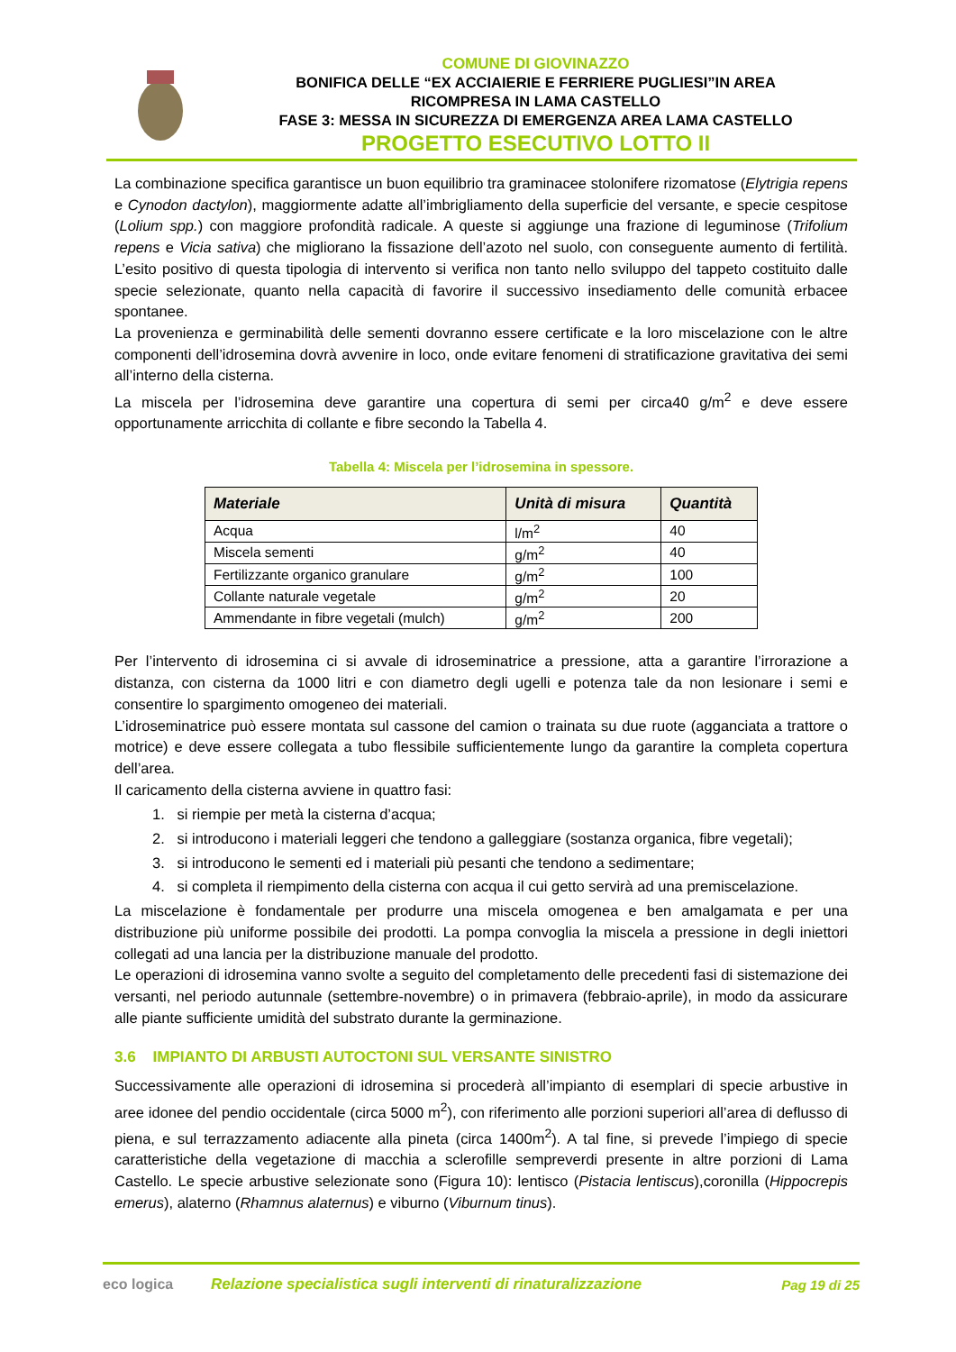COMUNE DI GIOVINAZZO
BONIFICA DELLE “EX ACCIAIERIE E FERRIERE PUGLIESI”IN AREA
RICOMPRESA IN LAMA CASTELLO
FASE 3: MESSA IN SICUREZZA DI EMERGENZA AREA LAMA CASTELLO
PROGETTO ESECUTIVO LOTTO II
La combinazione specifica garantisce un buon equilibrio tra graminacee stolonifere rizomatose (Elytrigia repens e Cynodon dactylon), maggiormente adatte all’imbrigliamento della superficie del versante, e specie cespitose (Lolium spp.) con maggiore profondità radicale. A queste si aggiunge una frazione di leguminose (Trifolium repens e Vicia sativa) che migliorano la fissazione dell’azoto nel suolo, con conseguente aumento di fertilità. L’esito positivo di questa tipologia di intervento si verifica non tanto nello sviluppo del tappeto costituito dalle specie selezionate, quanto nella capacità di favorire il successivo insediamento delle comunità erbacee spontanee.
La provenienza e germinabilità delle sementi dovranno essere certificate e la loro miscelazione con le altre componenti dell’idrosemina dovrà avvenire in loco, onde evitare fenomeni di stratificazione gravitativa dei semi all’interno della cisterna.
La miscela per l’idrosemina deve garantire una copertura di semi per circa40 g/m<sup>2</sup> e deve essere opportunamente arricchita di collante e fibre secondo la Tabella 4.
Tabella 4: Miscela per l’idrosemina in spessore.
| Materiale | Unità di misura | Quantità |
| --- | --- | --- |
| Acqua | l/m<sup>2</sup> | 40 |
| Miscela sementi | g/m<sup>2</sup> | 40 |
| Fertilizzante organico granulare | g/m<sup>2</sup> | 100 |
| Collante naturale vegetale | g/m<sup>2</sup> | 20 |
| Ammendante in fibre vegetali (mulch) | g/m<sup>2</sup> | 200 |
Per l’intervento di idrosemina ci si avvale di idroseminatrice a pressione, atta a garantire l’irrorazione a distanza, con cisterna da 1000 litri e con diametro degli ugelli e potenza tale da non lesionare i semi e consentire lo spargimento omogeneo dei materiali.
L’idroseminatrice può essere montata sul cassone del camion o trainata su due ruote (agganciata a trattore o motrice) e deve essere collegata a tubo flessibile sufficientemente lungo da garantire la completa copertura dell’area.
Il caricamento della cisterna avviene in quattro fasi:
1. si riempie per metà la cisterna d’acqua;
2. si introducono i materiali leggeri che tendono a galleggiare (sostanza organica, fibre vegetali);
3. si introducono le sementi ed i materiali più pesanti che tendono a sedimentare;
4. si completa il riempimento della cisterna con acqua il cui getto servirà ad una premiscelazione.
La miscelazione è fondamentale per produrre una miscela omogenea e ben amalgamata e per una distribuzione più uniforme possibile dei prodotti. La pompa convoglia la miscela a pressione in degli iniettori collegati ad una lancia per la distribuzione manuale del prodotto.
Le operazioni di idrosemina vanno svolte a seguito del completamento delle precedenti fasi di sistemazione dei versanti, nel periodo autunnale (settembre-novembre) o in primavera (febbraio-aprile), in modo da assicurare alle piante sufficiente umidità del substrato durante la germinazione.
3.6 IMPIANTO DI ARBUSTI AUTOCTONI SUL VERSANTE SINISTRO
Successivamente alle operazioni di idrosemina si procederà all’impianto di esemplari di specie arbustive in aree idonee del pendio occidentale (circa 5000 m<sup>2</sup>), con riferimento alle porzioni superiori all’area di deflusso di piena, e sul terrazzamento adiacente alla pineta (circa 1400m<sup>2</sup>). A tal fine, si prevede l’impiego di specie caratteristiche della vegetazione di macchia a sclerofille sempreverdi presente in altre porzioni di Lama Castello. Le specie arbustive selezionate sono (Figura 10): lentisco (Pistacia lentiscus),coronilla (Hippocrepis emerus), alaterno (Rhamnus alaternus) e viburno (Viburnum tinus).
eco logica
Relazione specialistica sugli interventi di rinaturalizzazione
Pag 19 di 25